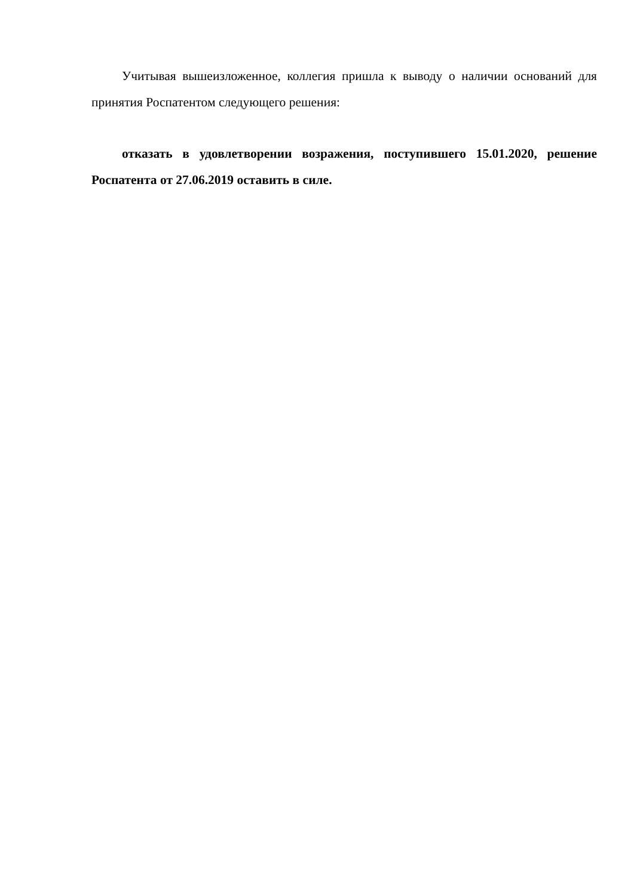Учитывая вышеизложенное, коллегия пришла к выводу о наличии оснований для принятия Роспатентом следующего решения:
отказать в удовлетворении возражения, поступившего 15.01.2020, решение Роспатента от 27.06.2019 оставить в силе.